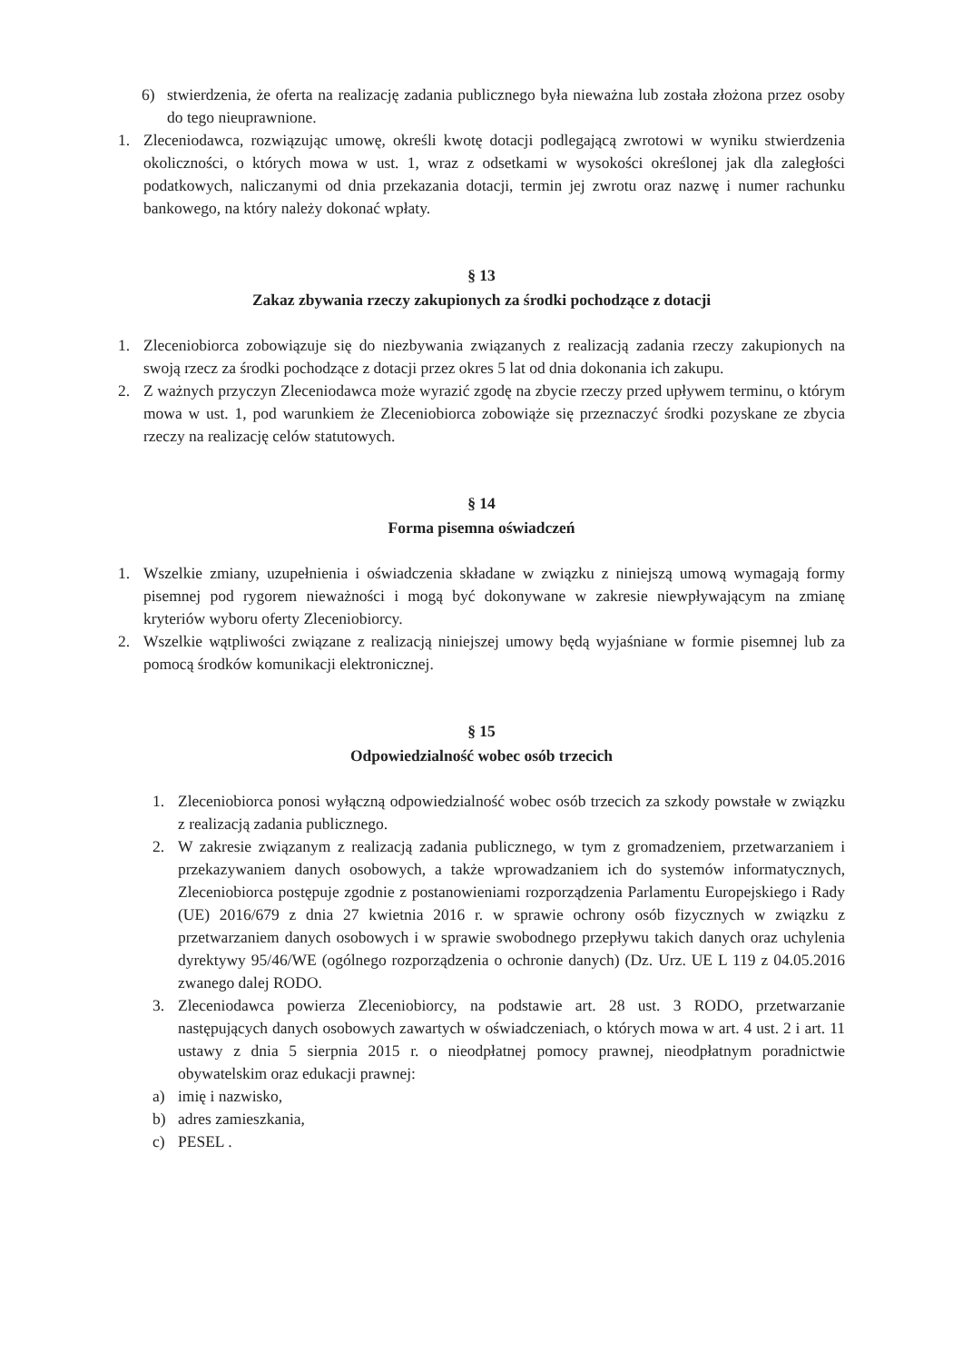6) stwierdzenia, że oferta na realizację zadania publicznego była nieważna lub została złożona przez osoby do tego nieuprawnione.
1. Zleceniodawca, rozwiązując umowę, określi kwotę dotacji podlegającą zwrotowi w wyniku stwierdzenia okoliczności, o których mowa w ust. 1, wraz z odsetkami w wysokości określonej jak dla zaległości podatkowych, naliczanymi od dnia przekazania dotacji, termin jej zwrotu oraz nazwę i numer rachunku bankowego, na który należy dokonać wpłaty.
§ 13
Zakaz zbywania rzeczy zakupionych za środki pochodzące z dotacji
1. Zleceniobiorca zobowiązuje się do niezbywania związanych z realizacją zadania rzeczy zakupionych na swoją rzecz za środki pochodzące z dotacji przez okres 5 lat od dnia dokonania ich zakupu.
2. Z ważnych przyczyn Zleceniodawca może wyrazić zgodę na zbycie rzeczy przed upływem terminu, o którym mowa w ust. 1, pod warunkiem że Zleceniobiorca zobowiąże się przeznaczyć środki pozyskane ze zbycia rzeczy na realizację celów statutowych.
§ 14
Forma pisemna oświadczeń
1. Wszelkie zmiany, uzupełnienia i oświadczenia składane w związku z niniejszą umową wymagają formy pisemnej pod rygorem nieważności i mogą być dokonywane w zakresie niewpływającym na zmianę kryteriów wyboru oferty Zleceniobiorcy.
2. Wszelkie wątpliwości związane z realizacją niniejszej umowy będą wyjaśniane w formie pisemnej lub za pomocą środków komunikacji elektronicznej.
§ 15
Odpowiedzialność wobec osób trzecich
1. Zleceniobiorca ponosi wyłączną odpowiedzialność wobec osób trzecich za szkody powstałe w związku z realizacją zadania publicznego.
2. W zakresie związanym z realizacją zadania publicznego, w tym z gromadzeniem, przetwarzaniem i przekazywaniem danych osobowych, a także wprowadzaniem ich do systemów informatycznych, Zleceniobiorca postępuje zgodnie z postanowieniami rozporządzenia Parlamentu Europejskiego i Rady (UE) 2016/679 z dnia 27 kwietnia 2016 r. w sprawie ochrony osób fizycznych w związku z przetwarzaniem danych osobowych i w sprawie swobodnego przepływu takich danych oraz uchylenia dyrektywy 95/46/WE (ogólnego rozporządzenia o ochronie danych) (Dz. Urz. UE L 119 z 04.05.2016 zwanego dalej RODO.
3. Zleceniodawca powierza Zleceniobiorcy, na podstawie art. 28 ust. 3 RODO, przetwarzanie następujących danych osobowych zawartych w oświadczeniach, o których mowa w art. 4 ust. 2 i art. 11 ustawy z dnia 5 sierpnia 2015 r. o nieodpłatnej pomocy prawnej, nieodpłatnym poradnictwie obywatelskim oraz edukacji prawnej:
a) imię i nazwisko,
b) adres zamieszkania,
c) PESEL .